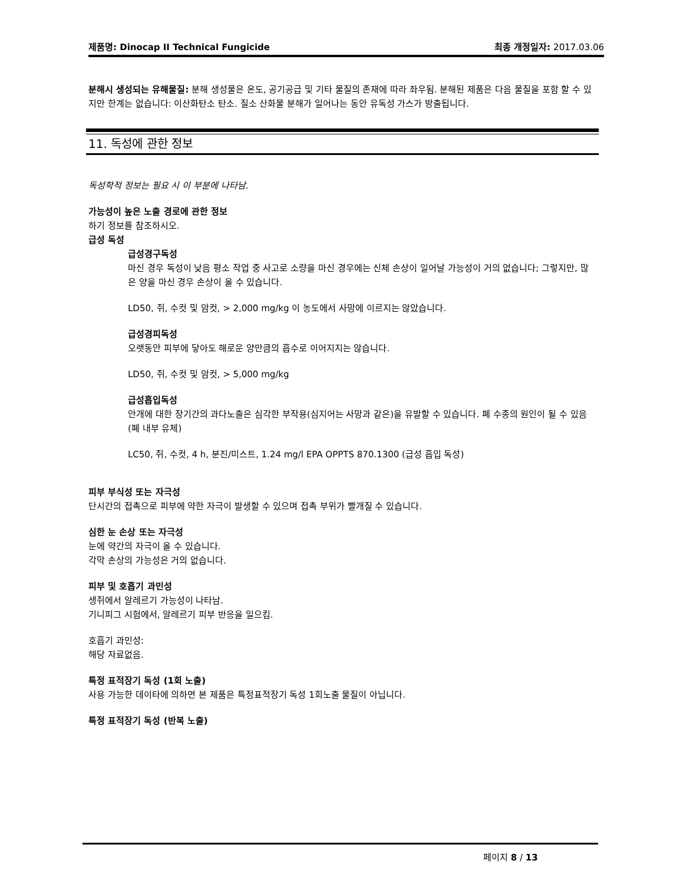제품명: Dinocap II Technical Fungicide
최종 개정일자: 2017.03.06
분해시 생성되는 유해물질: 분해 생성물은 온도, 공기공급 및 기타 물질의 존재에 따라 좌우됨. 분해된 제품은 다음 물질을 포함 할 수 있지만 한계는 없습니다: 이산화탄소 탄소. 질소 산화물 분해가 일어나는 동안 유독성 가스가 방출됩니다.
11. 독성에 관한 정보
독성학적 정보는 필요 시 이 부분에 나타남.
가능성이 높은 노출 경로에 관한 정보
하기 정보를 참조하시오.
급성 독성
급성경구독성
마신 경우 독성이 낮음 평소 작업 중 사고로 소량을 마신 경우에는 신체 손상이 일어날 가능성이 거의 없습니다; 그렇지만, 많은 양을 마신 경우 손상이 올 수 있습니다.
LD50, 쥐, 수컷 및 암컷, > 2,000 mg/kg 이 농도에서 사망에 이르지는 않았습니다.
급성경피독성
오랫동안 피부에 닿아도 해로운 양만큼의 흡수로 이어지지는 않습니다.
LD50, 쥐, 수컷 및 암컷, > 5,000 mg/kg
급성흡입독성
안개에 대한 장기간의 과다노출은 심각한 부작용(심지어는 사망과 같은)을 유발할 수 있습니다. 폐 수종의 원인이 될 수 있음 (폐 내부 유체)
LC50, 쥐, 수컷, 4 h, 분진/미스트, 1.24 mg/l EPA OPPTS 870.1300 (급성 흡입 독성)
피부 부식성 또는 자극성
단시간의 접촉으로 피부에 약한 자극이 발생할 수 있으며 접촉 부위가 빨개질 수 있습니다.
심한 눈 손상 또는 자극성
눈에 약간의 자극이 올 수 있습니다.
각막 손상의 가능성은 거의 없습니다.
피부 및 호흡기 과민성
생쥐에서 알레르기 가능성이 나타남.
기니피그 시험에서, 알레르기 피부 반응을 일으킴.
호흡기 과민성:
해당 자료없음.
특정 표적장기 독성 (1회 노출)
사용 가능한 데이타에 의하면 본 제품은 특정표적장기 독성 1회노출 물질이 아닙니다.
특정 표적장기 독성 (반복 노출)
페이지 8 / 13